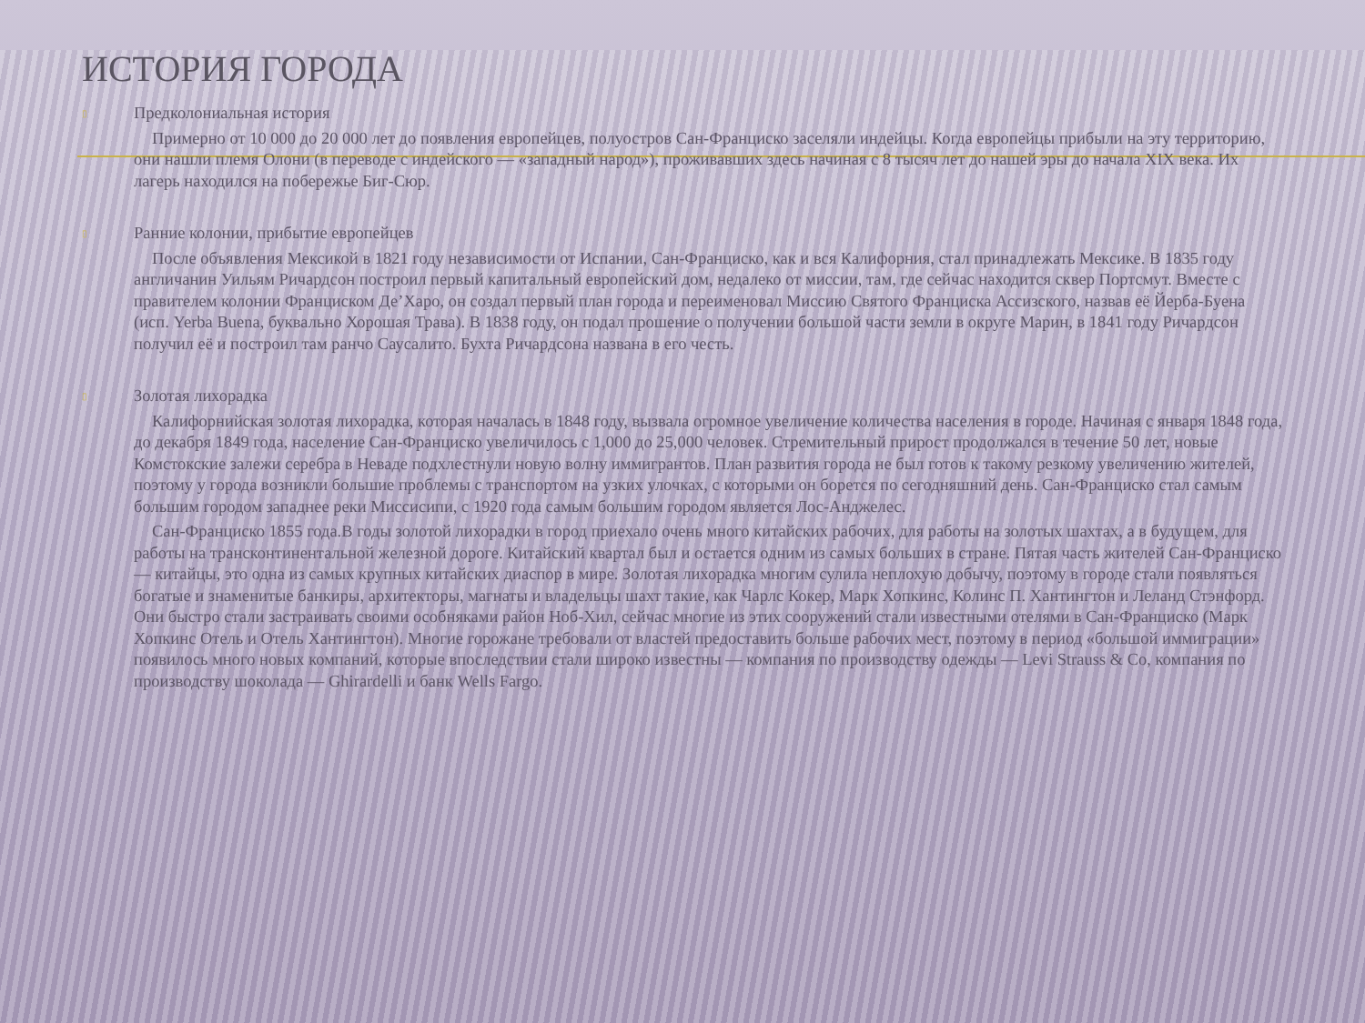ИСТОРИЯ ГОРОДА
▯
Предколониальная история
Примерно от 10 000 до 20 000 лет до появления европейцев, полуостров Сан-Франциско заселяли индейцы. Когда европейцы прибыли на эту территорию, они нашли племя Олони (в переводе с индейского — «западный народ»), проживавших здесь начиная с 8 тысяч лет до нашей эры до начала XIX века. Их лагерь находился на побережье Биг-Сюр.
▯
Ранние колонии, прибытие европейцев
После объявления Мексикой в 1821 году независимости от Испании, Сан-Франциско, как и вся Калифорния, стал принадлежать Мексике. В 1835 году англичанин Уильям Ричардсон построил первый капитальный европейский дом, недалеко от миссии, там, где сейчас находится сквер Портсмут. Вместе с правителем колонии Франциском Де’Харо, он создал первый план города и переименовал Миссию Святого Франциска Ассизского, назвав её Йерба-Буена (исп. Yerba Buena, буквально Хорошая Трава). В 1838 году, он подал прошение о получении большой части земли в округе Марин, в 1841 году Ричардсон получил её и построил там ранчо Саусалито. Бухта Ричардсона названа в его честь.
▯
Золотая лихорадка
Калифорнийская золотая лихорадка, которая началась в 1848 году, вызвала огромное увеличение количества населения в городе. Начиная с января 1848 года, до декабря 1849 года, население Сан-Франциско увеличилось с 1,000 до 25,000 человек. Стремительный прирост продолжался в течение 50 лет, новые Комстокские залежи серебра в Неваде подхлестнули новую волну иммигрантов. План развития города не был готов к такому резкому увеличению жителей, поэтому у города возникли большие проблемы с транспортом на узких улочках, с которыми он борется по сегодняшний день. Сан-Франциско стал самым большим городом западнее реки Миссисипи, с 1920 года самым большим городом является Лос-Анджелес.
Сан-Франциско 1855 года.В годы золотой лихорадки в город приехало очень много китайских рабочих, для работы на золотых шахтах, а в будущем, для работы на трансконтинентальной железной дороге. Китайский квартал был и остается одним из самых больших в стране. Пятая часть жителей Сан-Франциско — китайцы, это одна из самых крупных китайских диаспор в мире. Золотая лихорадка многим сулила неплохую добычу, поэтому в городе стали появляться богатые и знаменитые банкиры, архитекторы, магнаты и владельцы шахт такие, как Чарлс Кокер, Марк Хопкинс, Колинс П. Хантингтон и Леланд Стэнфорд. Они быстро стали застраивать своими особняками район Ноб-Хил, сейчас многие из этих сооружений стали известными отелями в Сан-Франциско (Марк Хопкинс Отель и Отель Хантингтон). Многие горожане требовали от властей предоставить больше рабочих мест, поэтому в период «большой иммиграции» появилось много новых компаний, которые впоследствии стали широко известны — компания по производству одежды — Levi Strauss & Co, компания по производству шоколада — Ghirardelli и банк Wells Fargo.